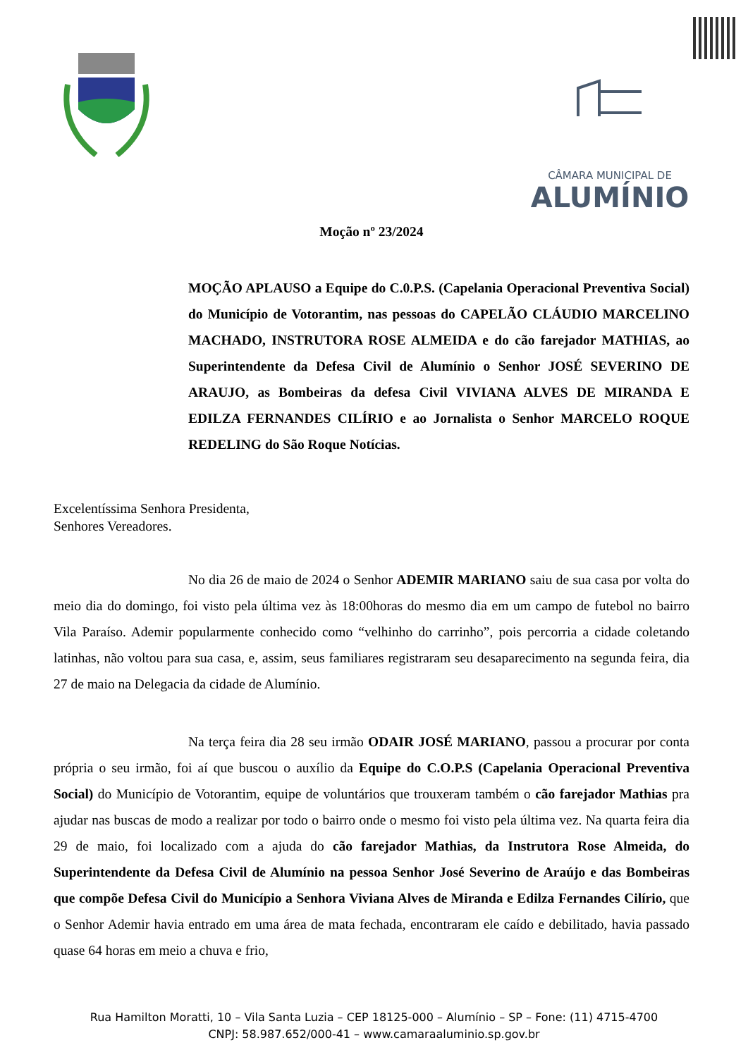CÂMARA MUNICIPAL DE
ALUMÍNIO
Moção nº 23/2024
MOÇÃO APLAUSO a Equipe do C.0.P.S. (Capelania Operacional Preventiva Social) do Município de Votorantim, nas pessoas do CAPELÃO CLÁUDIO MARCELINO MACHADO, INSTRUTORA ROSE ALMEIDA e do cão farejador MATHIAS, ao Superintendente da Defesa Civil de Alumínio o Senhor JOSÉ SEVERINO DE ARAUJO, as Bombeiras da defesa Civil VIVIANA ALVES DE MIRANDA E EDILZA FERNANDES CILÍRIO e ao Jornalista o Senhor MARCELO ROQUE REDELING do São Roque Notícias.
Excelentíssima Senhora Presidenta,
Senhores Vereadores.
No dia 26 de maio de 2024 o Senhor ADEMIR MARIANO saiu de sua casa por volta do meio dia do domingo, foi visto pela última vez às 18:00horas do mesmo dia em um campo de futebol no bairro Vila Paraíso. Ademir popularmente conhecido como “velhinho do carrinho”, pois percorria a cidade coletando latinhas, não voltou para sua casa, e, assim, seus familiares registraram seu desaparecimento na segunda feira, dia 27 de maio na Delegacia da cidade de Alumínio.
Na terça feira dia 28 seu irmão ODAIR JOSÉ MARIANO, passou a procurar por conta própria o seu irmão, foi aí que buscou o auxílio da Equipe do C.O.P.S (Capelania Operacional Preventiva Social) do Município de Votorantim, equipe de voluntários que trouxeram também o cão farejador Mathias pra ajudar nas buscas de modo a realizar por todo o bairro onde o mesmo foi visto pela última vez. Na quarta feira dia 29 de maio, foi localizado com a ajuda do cão farejador Mathias, da Instrutora Rose Almeida, do Superintendente da Defesa Civil de Alumínio na pessoa Senhor José Severino de Araújo e das Bombeiras que compõe Defesa Civil do Município a Senhora Viviana Alves de Miranda e Edilza Fernandes Cilírio, que o Senhor Ademir havia entrado em uma área de mata fechada, encontraram ele caído e debilitado, havia passado quase 64 horas em meio a chuva e frio,
Rua Hamilton Moratti, 10 – Vila Santa Luzia – CEP 18125-000 – Alumínio – SP – Fone: (11) 4715-4700
CNPJ: 58.987.652/000-41 – www.camaraaluminio.sp.gov.br